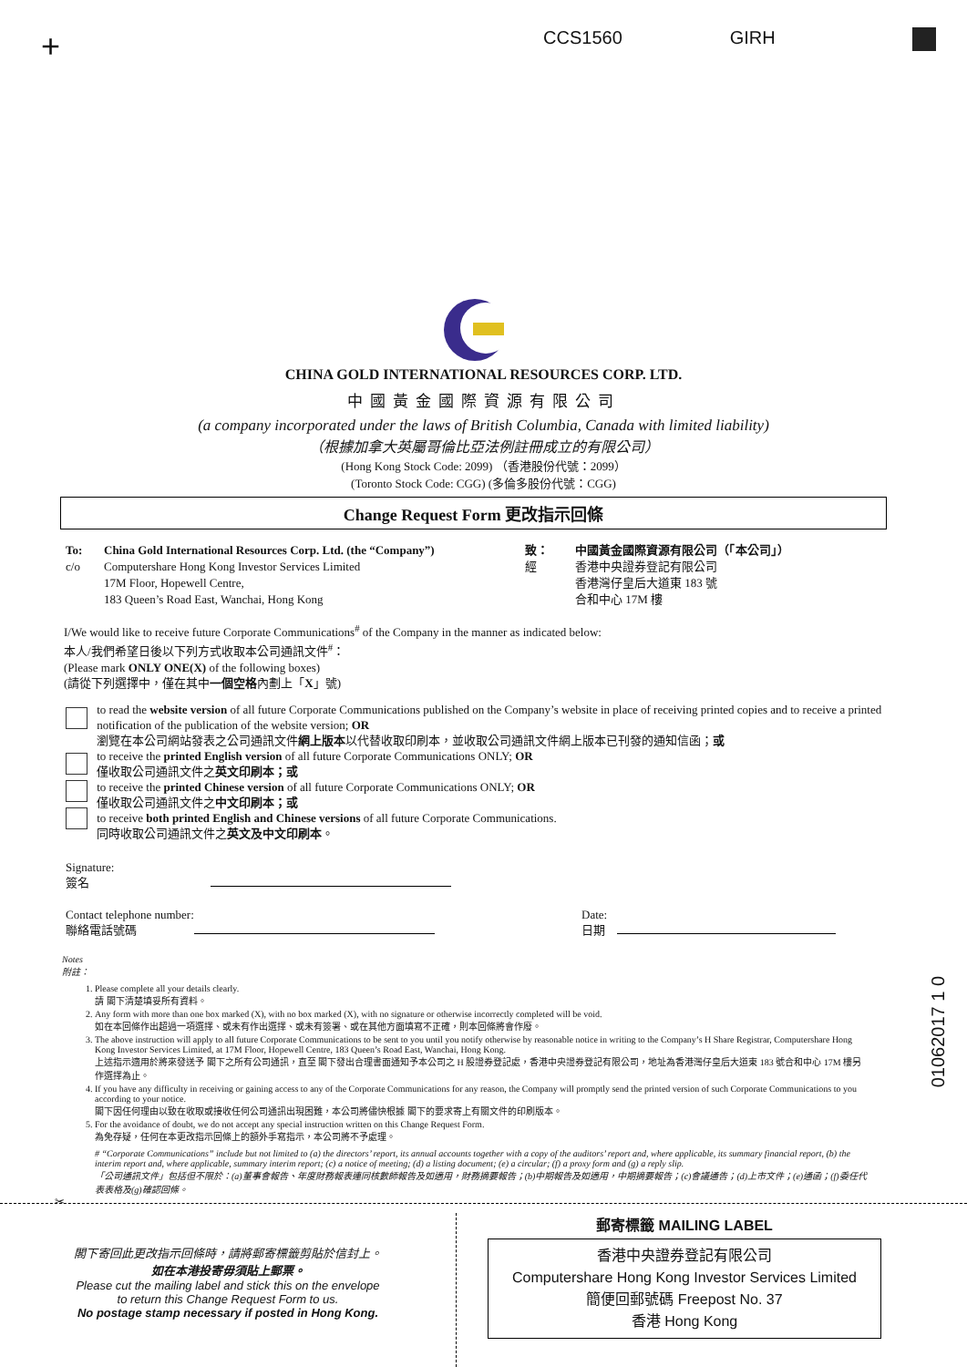+ CCS1560 GIRH
CHINA GOLD INTERNATIONAL RESOURCES CORP. LTD.
中國黃金國際資源有限公司
(a company incorporated under the laws of British Columbia, Canada with limited liability)
（根據加拿大英屬哥倫比亞法例註冊成立的有限公司）
(Hong Kong Stock Code: 2099) （香港股份代號：2099）
(Toronto Stock Code: CGG) (多倫多股份代號：CGG)
Change Request Form 更改指示回條
To:
c/o
China Gold International Resources Corp. Ltd. (the “Company”)
Computershare Hong Kong Investor Services Limited
17M Floor, Hopewell Centre,
183 Queen’s Road East, Wanchai, Hong Kong
致：
經
中國黃金國際資源有限公司（「本公司」）
香港中央證券登記有限公司
香港灣仔皇后大道東 183 號
合和中心 17M 樓
I/We would like to receive future Corporate Communications<sup>#</sup> of the Company in the manner as indicated below:
本人/我們希望日後以下列方式收取本公司通訊文件<sup>#</sup>：
(Please mark ONLY ONE(X) of the following boxes)
(請從下列選擇中，僅在其中一個空格內劃上「X」號)
to read the website version of all future Corporate Communications published on the Company’s website in place of receiving printed copies and to receive a printed notification of the publication of the website version; OR
瀏覽在本公司網站發表之公司通訊文件網上版本以代替收取印刷本，並收取公司通訊文件網上版本已刊發的通知信函；或
to receive the printed English version of all future Corporate Communications ONLY; OR
僅收取公司通訊文件之英文印刷本；或
to receive the printed Chinese version of all future Corporate Communications ONLY; OR
僅收取公司通訊文件之中文印刷本；或
to receive both printed English and Chinese versions of all future Corporate Communications.
同時收取公司通訊文件之英文及中文印刷本。
Signature:
簽名
Contact telephone number:
聯絡電話號碼
Date:
日期
Notes
附註：
1. Please complete all your details clearly.
請 閣下清楚填妥所有資料。
2. Any form with more than one box marked (X), with no box marked (X), with no signature or otherwise incorrectly completed will be void.
如在本回條作出超過一項選擇、或未有作出選擇、或未有簽署、或在其他方面填寫不正確，則本回條將會作廢。
3. The above instruction will apply to all future Corporate Communications to be sent to you until you notify otherwise by reasonable notice in writing to the Company’s H Share Registrar, Computershare Hong Kong Investor Services Limited, at 17M Floor, Hopewell Centre, 183 Queen’s Road East, Wanchai, Hong Kong.
上述指示適用於將來發送予 閣下之所有公司通訊，直至 閣下發出合理書面通知予本公司之 H 股證券登記處，香港中央證券登記有限公司，地址為香港灣仔皇后大道東 183 號合和中心 17M 樓另作選擇為止。
4. If you have any difficulty in receiving or gaining access to any of the Corporate Communications for any reason, the Company will promptly send the printed version of such Corporate Communications to you according to your notice.
閣下因任何理由以致在收取或接收任何公司通訊出現困難，本公司將儘快根據 閣下的要求寄上有關文件的印刷版本。
5. For the avoidance of doubt, we do not accept any special instruction written on this Change Request Form.
為免存疑，任何在本更改指示回條上的額外手寫指示，本公司將不予處理。
# “Corporate Communications” include but not limited to (a) the directors’ report, its annual accounts together with a copy of the auditors’ report and, where applicable, its summary financial report, (b) the interim report and, where applicable, summary interim report; (c) a notice of meeting; (d) a listing document; (e) a circular; (f) a proxy form and (g) a reply slip.
「公司通訊文件」包括但不限於：(a)董事會報告、年度財務報表連同核數師報告及如適用，財務摘要報告；(b)中期報告及如適用，中期摘要報告；(c)會議通告；(d)上市文件；(e)通函；(f)委任代表表格及(g)確認回條。
✂
01062017 1 0
閣下寄回此更改指示回條時，請將郵寄標籤剪貼於信封上。
如在本港投寄毋須貼上郵票。
Please cut the mailing label and stick this on the envelope
to return this Change Request Form to us.
No postage stamp necessary if posted in Hong Kong.
郵寄標籤 MAILING LABEL
香港中央證券登記有限公司
Computershare Hong Kong Investor Services Limited
簡便回郵號碼 Freepost No. 37
香港 Hong Kong